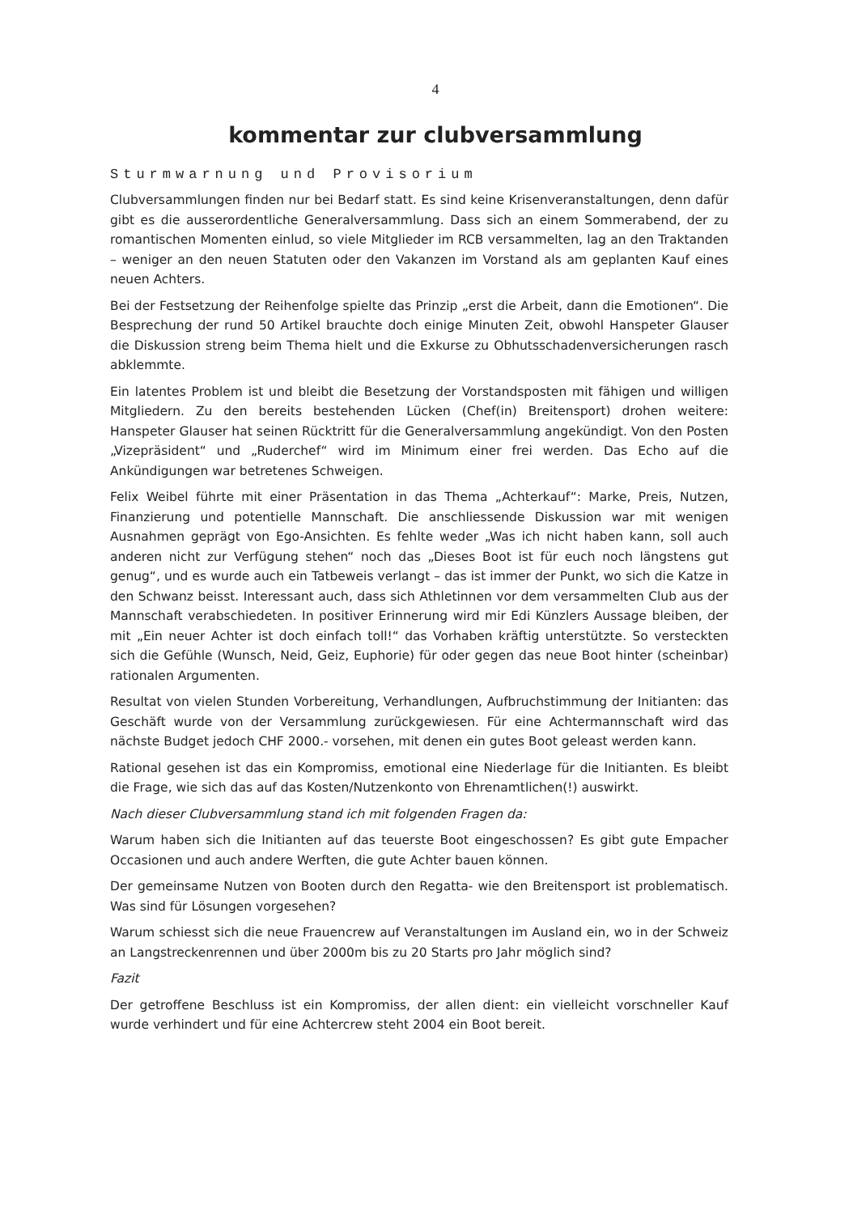4
kommentar zur clubversammlung
Sturmwarnung und Provisorium
Clubversammlungen finden nur bei Bedarf statt. Es sind keine Krisenveranstaltungen, denn dafür gibt es die ausserordentliche Generalversammlung. Dass sich an einem Sommerabend, der zu romantischen Momenten einlud, so viele Mitglieder im RCB versammelten, lag an den Traktanden – weniger an den neuen Statuten oder den Vakanzen im Vorstand als am geplanten Kauf eines neuen Achters.
Bei der Festsetzung der Reihenfolge spielte das Prinzip „erst die Arbeit, dann die Emotionen“. Die Besprechung der rund 50 Artikel brauchte doch einige Minuten Zeit, obwohl Hanspeter Glauser die Diskussion streng beim Thema hielt und die Exkurse zu Obhutsschadenversicherungen rasch abklemmte.
Ein latentes Problem ist und bleibt die Besetzung der Vorstandsposten mit fähigen und willigen Mitgliedern. Zu den bereits bestehenden Lücken (Chef(in) Breitensport) drohen weitere: Hanspeter Glauser hat seinen Rücktritt für die Generalversammlung angekündigt. Von den Posten „Vizepräsident“ und „Ruderchef“ wird im Minimum einer frei werden. Das Echo auf die Ankündigungen war betretenes Schweigen.
Felix Weibel führte mit einer Präsentation in das Thema „Achterkauf“: Marke, Preis, Nutzen, Finanzierung und potentielle Mannschaft. Die anschliessende Diskussion war mit wenigen Ausnahmen geprägt von Ego-Ansichten. Es fehlte weder „Was ich nicht haben kann, soll auch anderen nicht zur Verfügung stehen“ noch das „Dieses Boot ist für euch noch längstens gut genug“, und es wurde auch ein Tatbeweis verlangt – das ist immer der Punkt, wo sich die Katze in den Schwanz beisst. Interessant auch, dass sich Athletinnen vor dem versammelten Club aus der Mannschaft verabschiedeten. In positiver Erinnerung wird mir Edi Künzlers Aussage bleiben, der mit „Ein neuer Achter ist doch einfach toll!“ das Vorhaben kräftig unterstützte. So versteckten sich die Gefühle (Wunsch, Neid, Geiz, Euphorie) für oder gegen das neue Boot hinter (scheinbar) rationalen Argumenten.
Resultat von vielen Stunden Vorbereitung, Verhandlungen, Aufbruchstimmung der Initianten: das Geschäft wurde von der Versammlung zurückgewiesen. Für eine Achtermannschaft wird das nächste Budget jedoch CHF 2000.- vorsehen, mit denen ein gutes Boot geleast werden kann.
Rational gesehen ist das ein Kompromiss, emotional eine Niederlage für die Initianten. Es bleibt die Frage, wie sich das auf das Kosten/Nutzenkonto von Ehrenamtlichen(!) auswirkt.
Nach dieser Clubversammlung stand ich mit folgenden Fragen da:
Warum haben sich die Initianten auf das teuerste Boot eingeschossen? Es gibt gute Empacher Occasionen und auch andere Werften, die gute Achter bauen können.
Der gemeinsame Nutzen von Booten durch den Regatta- wie den Breitensport ist problematisch. Was sind für Lösungen vorgesehen?
Warum schiesst sich die neue Frauencrew auf Veranstaltungen im Ausland ein, wo in der Schweiz an Langstreckenrennen und über 2000m bis zu 20 Starts pro Jahr möglich sind?
Fazit
Der getroffene Beschluss ist ein Kompromiss, der allen dient: ein vielleicht vorschneller Kauf wurde verhindert und für eine Achtercrew steht 2004 ein Boot bereit.